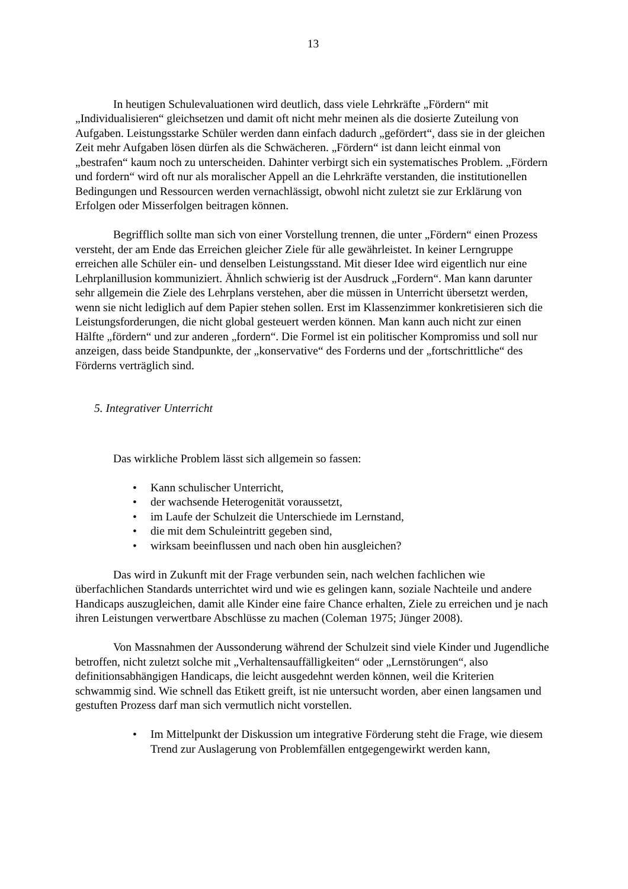13
In heutigen Schulevaluationen wird deutlich, dass viele Lehrkräfte „Fördern“ mit „Individualisieren“ gleichsetzen und damit oft nicht mehr meinen als die dosierte Zuteilung von Aufgaben. Leistungsstarke Schüler werden dann einfach dadurch „gefördert“, dass sie in der gleichen Zeit mehr Aufgaben lösen dürfen als die Schwächeren. „Fördern“ ist dann leicht einmal von „bestrafen“ kaum noch zu unterscheiden. Dahinter verbirgt sich ein systematisches Problem. „Fördern und fordern“ wird oft nur als moralischer Appell an die Lehrkräfte verstanden, die institutionellen Bedingungen und Ressourcen werden vernachlässigt, obwohl nicht zuletzt sie zur Erklärung von Erfolgen oder Misserfolgen beitragen können.
Begrifflich sollte man sich von einer Vorstellung trennen, die unter „Fördern“ einen Prozess versteht, der am Ende das Erreichen gleicher Ziele für alle gewährleistet. In keiner Lerngruppe erreichen alle Schüler ein- und denselben Leistungsstand. Mit dieser Idee wird eigentlich nur eine Lehrplanillusion kommuniziert. Ähnlich schwierig ist der Ausdruck „Fordern“. Man kann darunter sehr allgemein die Ziele des Lehrplans verstehen, aber die müssen in Unterricht übersetzt werden, wenn sie nicht lediglich auf dem Papier stehen sollen. Erst im Klassenzimmer konkretisieren sich die Leistungsforderungen, die nicht global gesteuert werden können. Man kann auch nicht zur einen Hälfte „fördern“ und zur anderen „fordern“. Die Formel ist ein politischer Kompromiss und soll nur anzeigen, dass beide Standpunkte, der „konservative“ des Forderns und der „fortschrittliche“ des Förderns verträglich sind.
5. Integrativer Unterricht
Das wirkliche Problem lässt sich allgemein so fassen:
• Kann schulischer Unterricht,
• der wachsende Heterogenität voraussetzt,
• im Laufe der Schulzeit die Unterschiede im Lernstand,
• die mit dem Schuleintritt gegeben sind,
• wirksam beeinflussen und nach oben hin ausgleichen?
Das wird in Zukunft mit der Frage verbunden sein, nach welchen fachlichen wie überfachlichen Standards unterrichtet wird und wie es gelingen kann, soziale Nachteile und andere Handicaps auszugleichen, damit alle Kinder eine faire Chance erhalten, Ziele zu erreichen und je nach ihren Leistungen verwertbare Abschlüsse zu machen (Coleman 1975; Jünger 2008).
Von Massnahmen der Aussonderung während der Schulzeit sind viele Kinder und Jugendliche betroffen, nicht zuletzt solche mit „Verhaltensauffälligkeiten“ oder „Lernstörungen“, also definitionsabhängigen Handicaps, die leicht ausgedehnt werden können, weil die Kriterien schwammig sind. Wie schnell das Etikett greift, ist nie untersucht worden, aber einen langsamen und gestuften Prozess darf man sich vermutlich nicht vorstellen.
• Im Mittelpunkt der Diskussion um integrative Förderung steht die Frage, wie diesem Trend zur Auslagerung von Problemfällen entgegengewirkt werden kann,